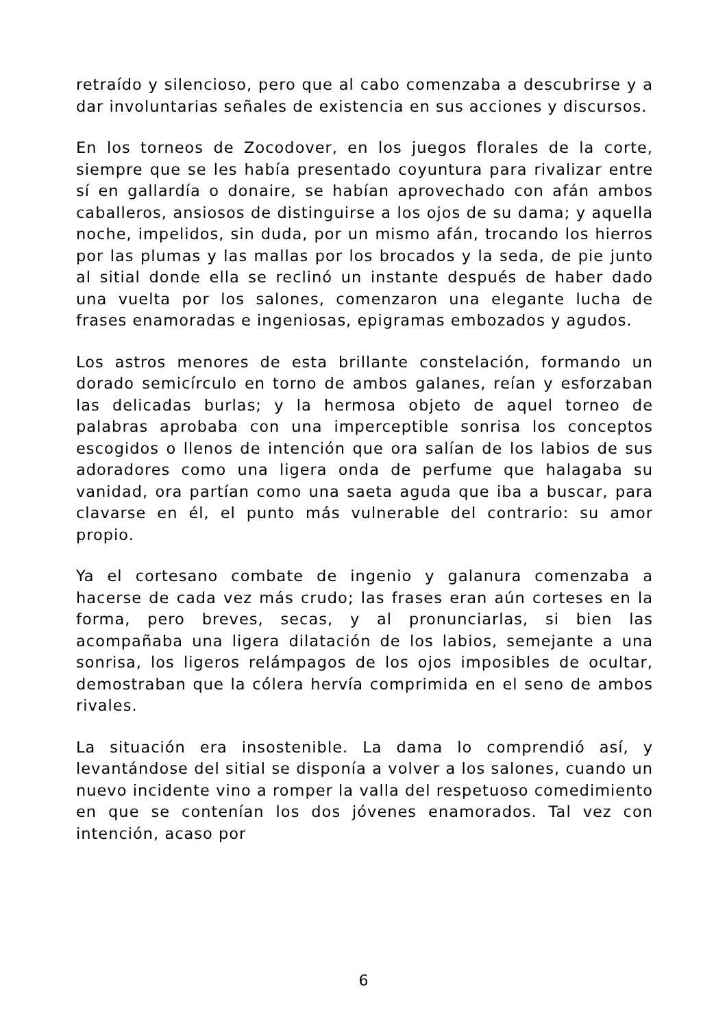retraído y silencioso, pero que al cabo comenzaba a descubrirse y a dar involuntarias señales de existencia en sus acciones y discursos.
En los torneos de Zocodover, en los juegos florales de la corte, siempre que se les había presentado coyuntura para rivalizar entre sí en gallardía o donaire, se habían aprovechado con afán ambos caballeros, ansiosos de distinguirse a los ojos de su dama; y aquella noche, impelidos, sin duda, por un mismo afán, trocando los hierros por las plumas y las mallas por los brocados y la seda, de pie junto al sitial donde ella se reclinó un instante después de haber dado una vuelta por los salones, comenzaron una elegante lucha de frases enamoradas e ingeniosas, epigramas embozados y agudos.
Los astros menores de esta brillante constelación, formando un dorado semicírculo en torno de ambos galanes, reían y esforzaban las delicadas burlas; y la hermosa objeto de aquel torneo de palabras aprobaba con una imperceptible sonrisa los conceptos escogidos o llenos de intención que ora salían de los labios de sus adoradores como una ligera onda de perfume que halagaba su vanidad, ora partían como una saeta aguda que iba a buscar, para clavarse en él, el punto más vulnerable del contrario: su amor propio.
Ya el cortesano combate de ingenio y galanura comenzaba a hacerse de cada vez más crudo; las frases eran aún corteses en la forma, pero breves, secas, y al pronunciarlas, si bien las acompañaba una ligera dilatación de los labios, semejante a una sonrisa, los ligeros relámpagos de los ojos imposibles de ocultar, demostraban que la cólera hervía comprimida en el seno de ambos rivales.
La situación era insostenible. La dama lo comprendió así, y levantándose del sitial se disponía a volver a los salones, cuando un nuevo incidente vino a romper la valla del respetuoso comedimiento en que se contenían los dos jóvenes enamorados. Tal vez con intención, acaso por
6